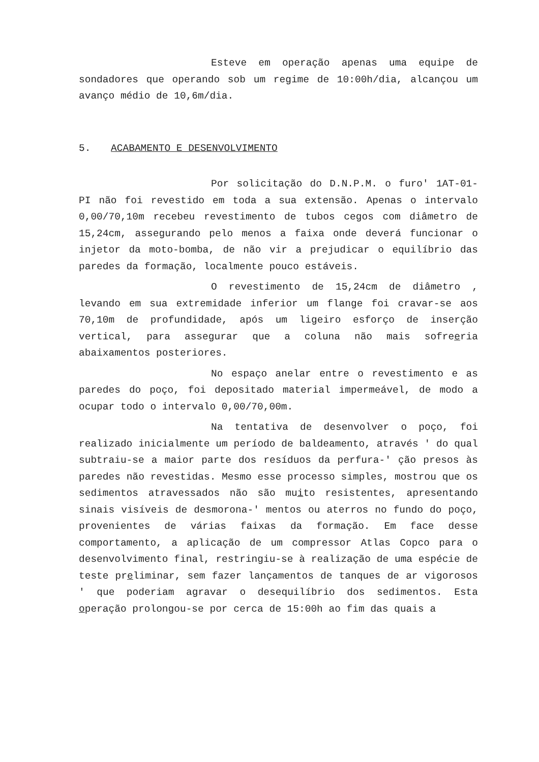Esteve em operação apenas uma equipe de sondadores que operando sob um regime de 10:00h/dia, alcançou um avanço médio de 10,6m/dia.
5. ACABAMENTO E DESENVOLVIMENTO
Por solicitação do D.N.P.M. o furo' 1AT-01-PI não foi revestido em toda a sua extensão. Apenas o intervalo 0,00/70,10m recebeu revestimento de tubos cegos com diâmetro de 15,24cm, assegurando pelo menos a faixa onde deverá funcionar o injetor da moto-bomba, de não vir a prejudicar o equilíbrio das paredes da formação, localmente pouco estáveis.
O revestimento de 15,24cm de diâmetro , levando em sua extremidade inferior um flange foi cravar-se aos 70,10m de profundidade, após um ligeiro esforço de inserção vertical, para assegurar que a coluna não mais sofreeria abaixamentos posteriores.
No espaço anelar entre o revestimento e as paredes do poço, foi depositado material impermeável, de modo a ocupar todo o intervalo 0,00/70,00m.
Na tentativa de desenvolver o poço, foi realizado inicialmente um período de baldeamento, através ' do qual subtraiu-se a maior parte dos resíduos da perfura-' ção presos às paredes não revestidas. Mesmo esse processo simples, mostrou que os sedimentos atravessados não são muito resistentes, apresentando sinais visíveis de desmorona-' mentos ou aterros no fundo do poço, provenientes de várias faixas da formação. Em face desse comportamento, a aplicação de um compressor Atlas Copco para o desenvolvimento final, restringiu-se à realização de uma espécie de teste preliminar, sem fazer lançamentos de tanques de ar vigorosos ' que poderiam agravar o desequilíbrio dos sedimentos. Esta operação prolongou-se por cerca de 15:00h ao fim das quais a